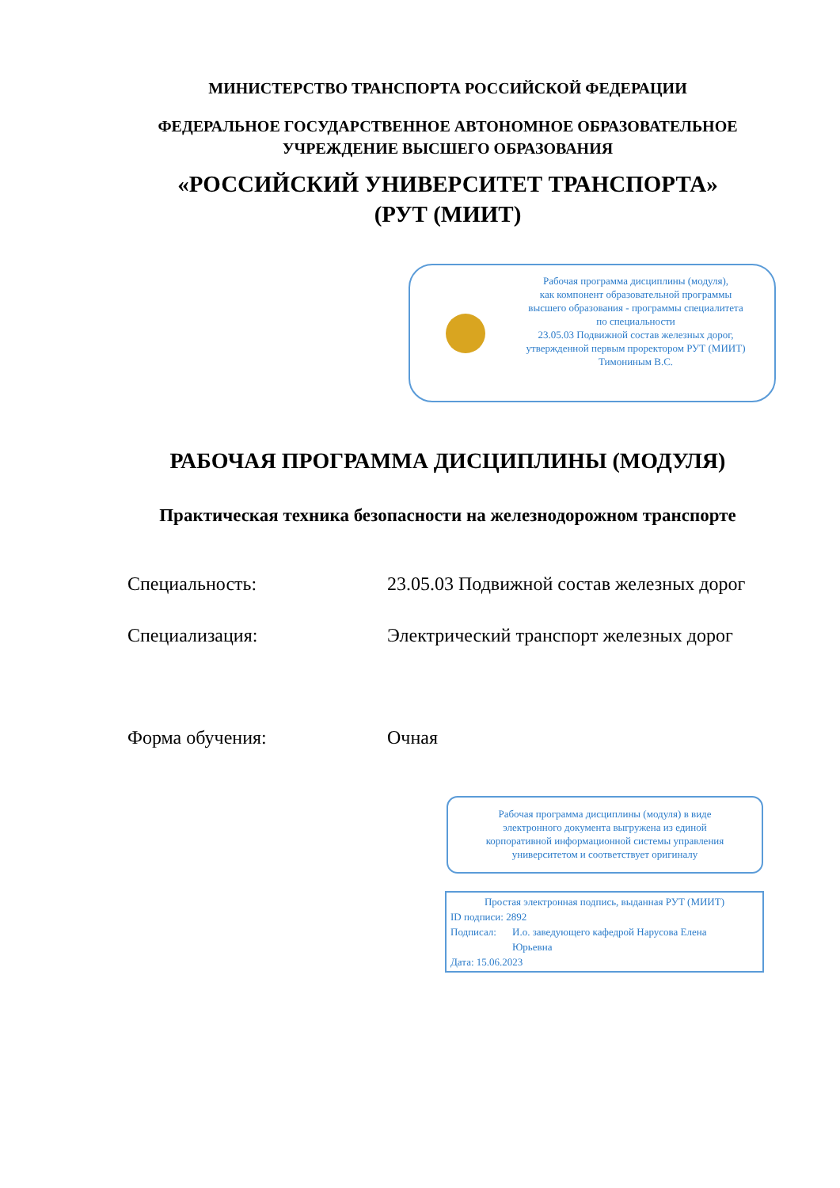МИНИСТЕРСТВО ТРАНСПОРТА РОССИЙСКОЙ ФЕДЕРАЦИИ
ФЕДЕРАЛЬНОЕ ГОСУДАРСТВЕННОЕ АВТОНОМНОЕ ОБРАЗОВАТЕЛЬНОЕ
УЧРЕЖДЕНИЕ ВЫСШЕГО ОБРАЗОВАНИЯ
«РОССИЙСКИЙ УНИВЕРСИТЕТ ТРАНСПОРТА»
(РУТ (МИИТ)
Рабочая программа дисциплины (модуля),
как компонент образовательной программы
высшего образования - программы специалитета
по специальности
23.05.03 Подвижной состав железных дорог,
утвержденной первым проректором РУТ (МИИТ)
Тимониным В.С.
РАБОЧАЯ ПРОГРАММА ДИСЦИПЛИНЫ (МОДУЛЯ)
Практическая техника безопасности на железнодорожном транспорте
Специальность: 23.05.03 Подвижной состав железных дорог
Специализация: Электрический транспорт железных дорог
Форма обучения: Очная
Рабочая программа дисциплины (модуля) в виде
электронного документа выгружена из единой
корпоративной информационной системы управления
университетом и соответствует оригиналу
Простая электронная подпись, выданная РУТ (МИИТ)
ID подписи: 2892
Подписал: И.о. заведующего кафедрой Нарусова Елена Юрьевна
Дата: 15.06.2023